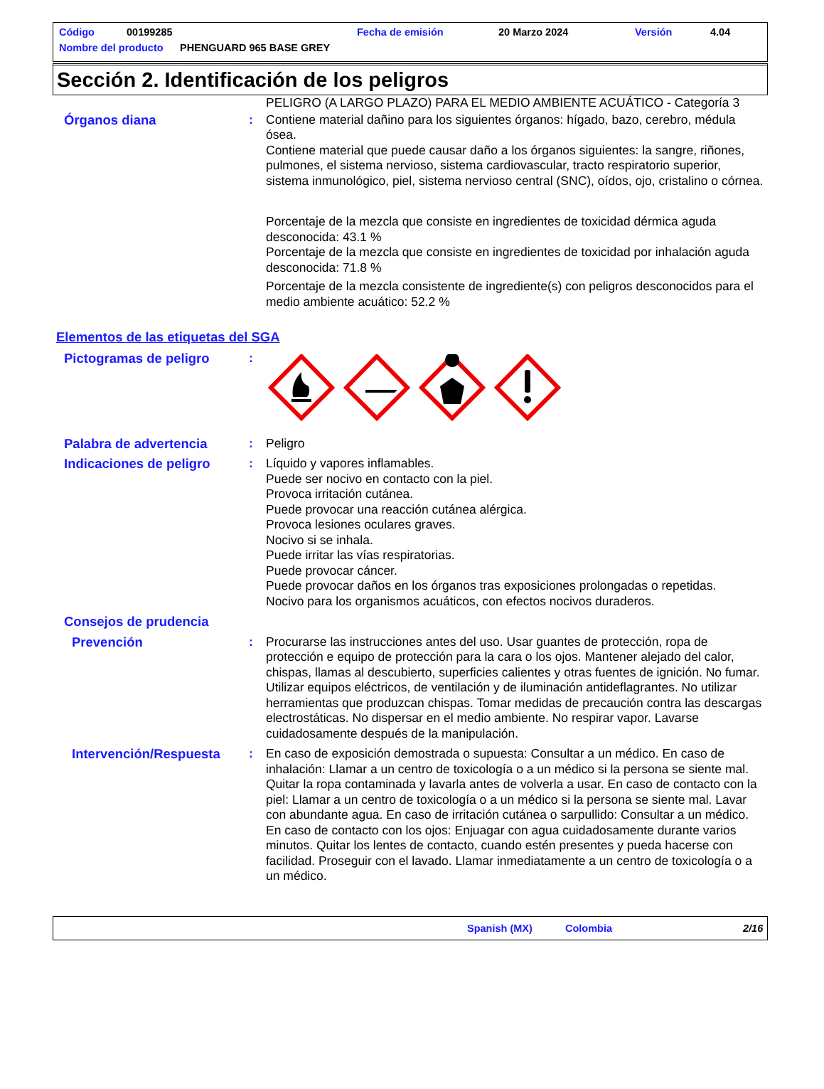Código 00199285 Fecha de emisión 20 Marzo 2024 Versión 4.04
Nombre del producto PHENGUARD 965 BASE GREY
Sección 2. Identificación de los peligros
PELIGRO (A LARGO PLAZO) PARA EL MEDIO AMBIENTE ACUÁTICO - Categoría 3
Órganos diana : Contiene material dañino para los siguientes órganos: hígado, bazo, cerebro, médula ósea.
Contiene material que puede causar daño a los órganos siguientes: la sangre, riñones, pulmones, el sistema nervioso, sistema cardiovascular, tracto respiratorio superior, sistema inmunológico, piel, sistema nervioso central (SNC), oídos, ojo, cristalino o córnea.
Porcentaje de la mezcla que consiste en ingredientes de toxicidad dérmica aguda desconocida: 43.1 %
Porcentaje de la mezcla que consiste en ingredientes de toxicidad por inhalación aguda desconocida: 71.8 %
Porcentaje de la mezcla consistente de ingrediente(s) con peligros desconocidos para el medio ambiente acuático: 52.2 %
Elementos de las etiquetas del SGA
Pictogramas de peligro :
Palabra de advertencia : Peligro
Indicaciones de peligro : Líquido y vapores inflamables.
Puede ser nocivo en contacto con la piel.
Provoca irritación cutánea.
Puede provocar una reacción cutánea alérgica.
Provoca lesiones oculares graves.
Nocivo si se inhala.
Puede irritar las vías respiratorias.
Puede provocar cáncer.
Puede provocar daños en los órganos tras exposiciones prolongadas o repetidas.
Nocivo para los organismos acuáticos, con efectos nocivos duraderos.
Consejos de prudencia
Prevención : Procurarse las instrucciones antes del uso. Usar guantes de protección, ropa de protección e equipo de protección para la cara o los ojos. Mantener alejado del calor, chispas, llamas al descubierto, superficies calientes y otras fuentes de ignición. No fumar. Utilizar equipos eléctricos, de ventilación y de iluminación antideflagrantes. No utilizar herramientas que produzcan chispas. Tomar medidas de precaución contra las descargas electrostáticas. No dispersar en el medio ambiente. No respirar vapor. Lavarse cuidadosamente después de la manipulación.
Intervención/Respuesta : En caso de exposición demostrada o supuesta: Consultar a un médico. En caso de inhalación: Llamar a un centro de toxicología o a un médico si la persona se siente mal. Quitar la ropa contaminada y lavarla antes de volverla a usar. En caso de contacto con la piel: Llamar a un centro de toxicología o a un médico si la persona se siente mal. Lavar con abundante agua. En caso de irritación cutánea o sarpullido: Consultar a un médico. En caso de contacto con los ojos: Enjuagar con agua cuidadosamente durante varios minutos. Quitar los lentes de contacto, cuando estén presentes y pueda hacerse con facilidad. Proseguir con el lavado. Llamar inmediatamente a un centro de toxicología o a un médico.
Spanish (MX) Colombia 2/16